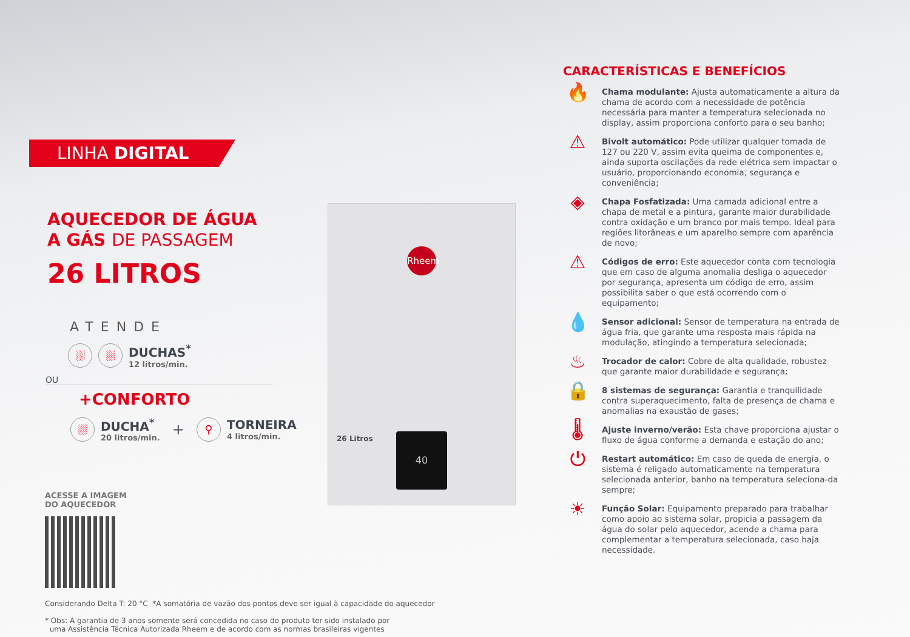LINHA DIGITAL
AQUECEDOR DE ÁGUA
A GÁS DE PASSAGEM
26 LITROS
ATENDE
⛆ ⛆
DUCHAS<sup>*</sup>
12 litros/min.
OU
+CONFORTO
⛆
DUCHA<sup>*</sup>
20 litros/min.
+ ⚲
TORNEIRA
4 litros/min.
ACESSE A IMAGEM
DO AQUECEDOR
Rheem
40
26 Litros
Considerando Delta T: 20 °C *A somatória de vazão dos pontos deve ser igual à capacidade do aquecedor
* Obs: A garantia de 3 anos somente será concedida no caso do produto ter sido instalado por
uma Assistência Técnica Autorizada Rheem e de acordo com as normas brasileiras vigentes
CARACTERÍSTICAS E BENEFÍCIOS
🔥
Chama modulante: Ajusta automaticamente a altura da chama de acordo com a necessidade de potência necessária para manter a temperatura selecionada no display, assim proporciona conforto para o seu banho;
⚠
Bivolt automático: Pode utilizar qualquer tomada de 127 ou 220 V, assim evita queima de componentes e, ainda suporta oscilações da rede elétrica sem impactar o usuário, proporcionando economia, segurança e conveniência;
◈
Chapa Fosfatizada: Uma camada adicional entre a chapa de metal e a pintura, garante maior durabilidade contra oxidação e um branco por mais tempo. Ideal para regiões litorâneas e um aparelho sempre com aparência de novo;
⚠
Códigos de erro: Este aquecedor conta com tecnologia que em caso de alguma anomalia desliga o aquecedor por segurança, apresenta um código de erro, assim possibilita saber o que está ocorrendo com o equipamento;
💧
Sensor adicional: Sensor de temperatura na entrada de água fria, que garante uma resposta mais rápida na modulação, atingindo a temperatura selecionada;
♨
Trocador de calor: Cobre de alta qualidade, robustez que garante maior durabilidade e segurança;
🔒
8 sistemas de segurança: Garantia e tranquilidade contra superaquecimento, falta de presença de chama e anomalias na exaustão de gases;
🌡
Ajuste inverno/verão: Esta chave proporciona ajustar o fluxo de água conforme a demanda e estação do ano;
⏻
Restart automático: Em caso de queda de energia, o sistema é religado automaticamente na temperatura selecionada anterior, banho na temperatura seleciona-da sempre;
☀
Função Solar: Equipamento preparado para trabalhar como apoio ao sistema solar, propicia a passagem da água do solar pelo aquecedor, acende a chama para complementar a temperatura selecionada, caso haja necessidade.